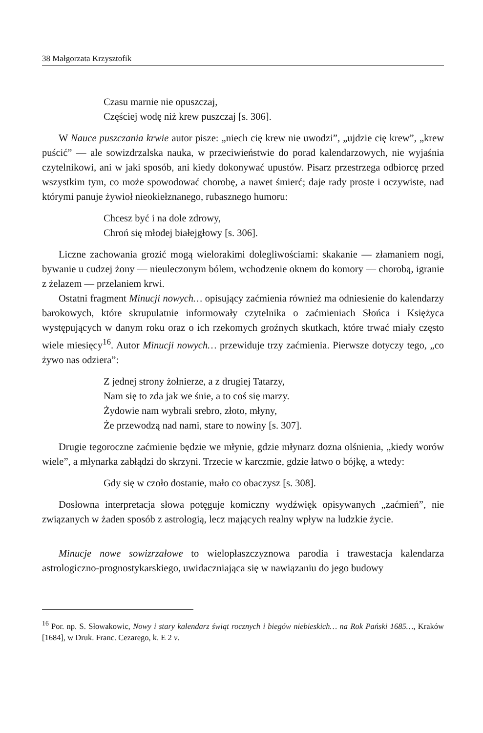38 Małgorzata Krzysztofik
Czasu marnie nie opuszczaj,
Częściej wodę niż krew puszczaj [s. 306].
W Nauce puszczania krwie autor pisze: „niech cię krew nie uwodzi”, „ujdzie cię krew”, „krew puścić” — ale sowizdrzalska nauka, w przeciwieństwie do porad kalendarzowych, nie wyjaśnia czytelnikowi, ani w jaki sposób, ani kiedy dokonywać upustów. Pisarz przestrzega odbiorcę przed wszystkim tym, co może spowodować chorobę, a nawet śmierć; daje rady proste i oczywiste, nad którymi panuje żywioł nieokiełznanego, rubasznego humoru:
Chcesz być i na dole zdrowy,
Chroń się młodej białejgłowy [s. 306].
Liczne zachowania grozić mogą wielorakimi dolegliwościami: skakanie — złamaniem nogi, bywanie u cudzej żony — nieuleczonym bólem, wchodzenie oknem do komory — chorobą, igranie z żelazem — przelaniem krwi.
Ostatni fragment Minucji nowych… opisujący zaćmienia również ma odniesienie do kalendarzy barokowych, które skrupulatnie informowały czytelnika o zaćmieniach Słońca i Księżyca występujących w danym roku oraz o ich rzekomych groźnych skutkach, które trwać miały często wiele miesięcy<sup>16</sup>. Autor Minucji nowych… przewiduje trzy zaćmienia. Pierwsze dotyczy tego, „co żywo nas odziera”:
Z jednej strony żołnierze, a z drugiej Tatarzy,
Nam się to zda jak we śnie, a to coś się marzy.
Żydowie nam wybrali srebro, złoto, młyny,
Że przewodzą nad nami, stare to nowiny [s. 307].
Drugie tegoroczne zaćmienie będzie we młynie, gdzie młynarz dozna olśnienia, „kiedy worów wiele”, a młynarka zabłądzi do skrzyni. Trzecie w karczmie, gdzie łatwo o bójkę, a wtedy:
Gdy się w czoło dostanie, mało co obaczysz [s. 308].
Dosłowna interpretacja słowa potęguje komiczny wydźwięk opisywanych „zaćmień”, nie związanych w żaden sposób z astrologią, lecz mających realny wpływ na ludzkie życie.
Minucje nowe sowizrzałowe to wielopłaszczyznowa parodia i trawestacja kalendarza astrologiczno-prognostykarskiego, uwidaczniająca się w nawiązaniu do jego budowy
<sup>16</sup> Por. np. S. Słowakowic, Nowy i stary kalendarz świąt rocznych i biegów niebieskich… na Rok Pański 1685…, Kraków [1684], w Druk. Franc. Cezarego, k. E 2 v.